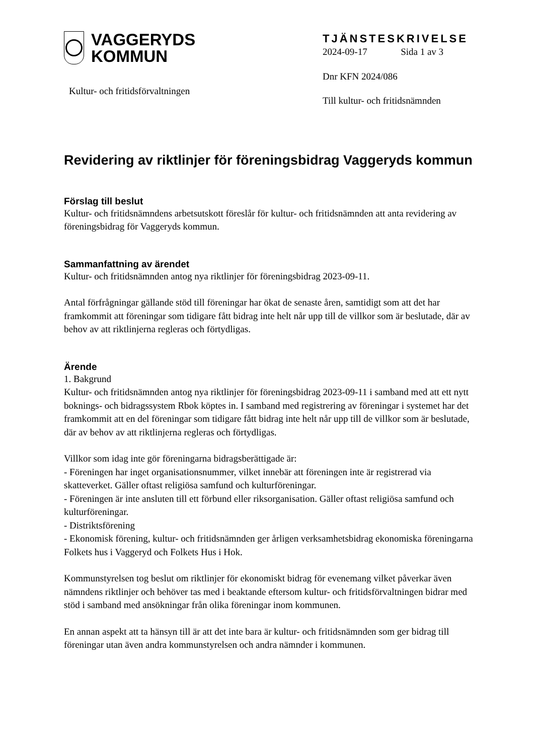VAGGERYDS
KOMMUN
Kultur- och fritidsförvaltningen
TJÄNSTESKRIVELSE
2024-09-17 Sida 1 av 3
Dnr KFN 2024/086
Till kultur- och fritidsnämnden
Revidering av riktlinjer för föreningsbidrag Vaggeryds kommun
Förslag till beslut
Kultur- och fritidsnämndens arbetsutskott föreslår för kultur- och fritidsnämnden att anta revidering av föreningsbidrag för Vaggeryds kommun.
Sammanfattning av ärendet
Kultur- och fritidsnämnden antog nya riktlinjer för föreningsbidrag 2023-09-11.
Antal förfrågningar gällande stöd till föreningar har ökat de senaste åren, samtidigt som att det har framkommit att föreningar som tidigare fått bidrag inte helt når upp till de villkor som är beslutade, där av behov av att riktlinjerna regleras och förtydligas.
Ärende
1. Bakgrund
Kultur- och fritidsnämnden antog nya riktlinjer för föreningsbidrag 2023-09-11 i samband med att ett nytt boknings- och bidragssystem Rbok köptes in. I samband med registrering av föreningar i systemet har det framkommit att en del föreningar som tidigare fått bidrag inte helt når upp till de villkor som är beslutade, där av behov av att riktlinjerna regleras och förtydligas.
Villkor som idag inte gör föreningarna bidragsberättigade är:
- Föreningen har inget organisationsnummer, vilket innebär att föreningen inte är registrerad via skatteverket. Gäller oftast religiösa samfund och kulturföreningar.
- Föreningen är inte ansluten till ett förbund eller riksorganisation. Gäller oftast religiösa samfund och kulturföreningar.
- Distriktsförening
- Ekonomisk förening, kultur- och fritidsnämnden ger årligen verksamhetsbidrag ekonomiska föreningarna Folkets hus i Vaggeryd och Folkets Hus i Hok.
Kommunstyrelsen tog beslut om riktlinjer för ekonomiskt bidrag för evenemang vilket påverkar även nämndens riktlinjer och behöver tas med i beaktande eftersom kultur- och fritidsförvaltningen bidrar med stöd i samband med ansökningar från olika föreningar inom kommunen.
En annan aspekt att ta hänsyn till är att det inte bara är kultur- och fritidsnämnden som ger bidrag till föreningar utan även andra kommunstyrelsen och andra nämnder i kommunen.